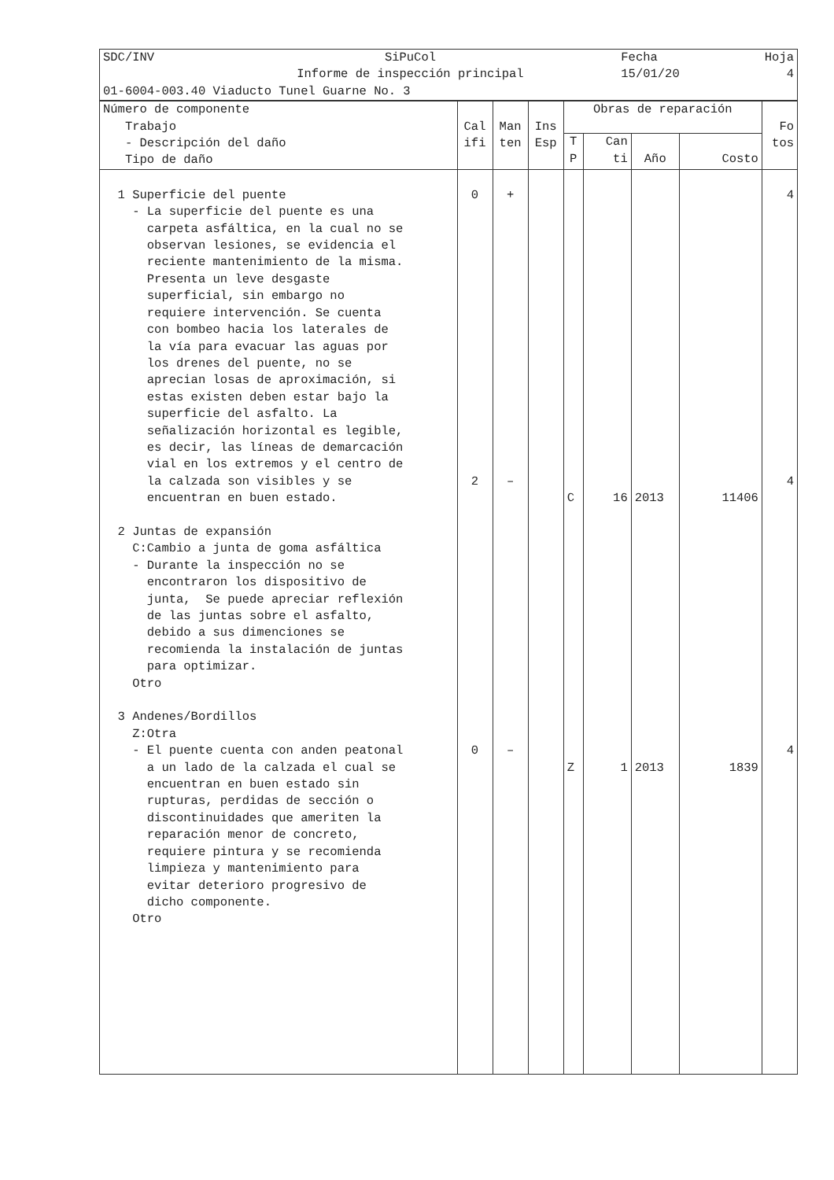| SDC/INV | SiPuCol Informe de inspección principal | Fecha 15/01/20 | Hoja 4 |
| 01-6004-003.40 Viaducto Tunel Guarne No. 3 | | | |
| Número de componente Trabajo - Descripción del daño Tipo de daño | Cal ifi | Man ten | Ins Esp | Obras de reparación | | | | Fo tos |
| --- | --- | --- | --- | --- | --- | --- | --- | --- |
| | | | | T P | Can ti | Año | Costo | |
| 1 Superficie del puente - La superficie del puente es una carpeta asfáltica, en la cual no se observan lesiones, se evidencia el reciente mantenimiento de la misma. Presenta un leve desgaste superficial, sin embargo no requiere intervención. Se cuenta con bombeo hacia los laterales de la vía para evacuar las aguas por los drenes del puente, no se aprecian losas de aproximación, si estas existen deben estar bajo la superficie del asfalto. La señalización horizontal es legible, es decir, las líneas de demarcación vial en los extremos y el centro de la calzada son visibles y se encuentran en buen estado. 2 Juntas de expansión C:Cambio a junta de goma asfáltica - Durante la inspección no se encontraron los dispositivo de junta, Se puede apreciar reflexión de las juntas sobre el asfalto, debido a sus dimenciones se recomienda la instalación de juntas para optimizar. Otro 3 Andenes/Bordillos Z:Otra - El puente cuenta con anden peatonal a un lado de la calzada el cual se encuentran en buen estado sin rupturas, perdidas de sección o discontinuidades que ameriten la reparación menor de concreto, requiere pintura y se recomienda limpieza y mantenimiento para evitar deterioro progresivo de dicho componente. Otro | 0 2 0 | + – – | | C Z | 16 1 | 2013 2013 | 11406 1839 | 4 4 4 |